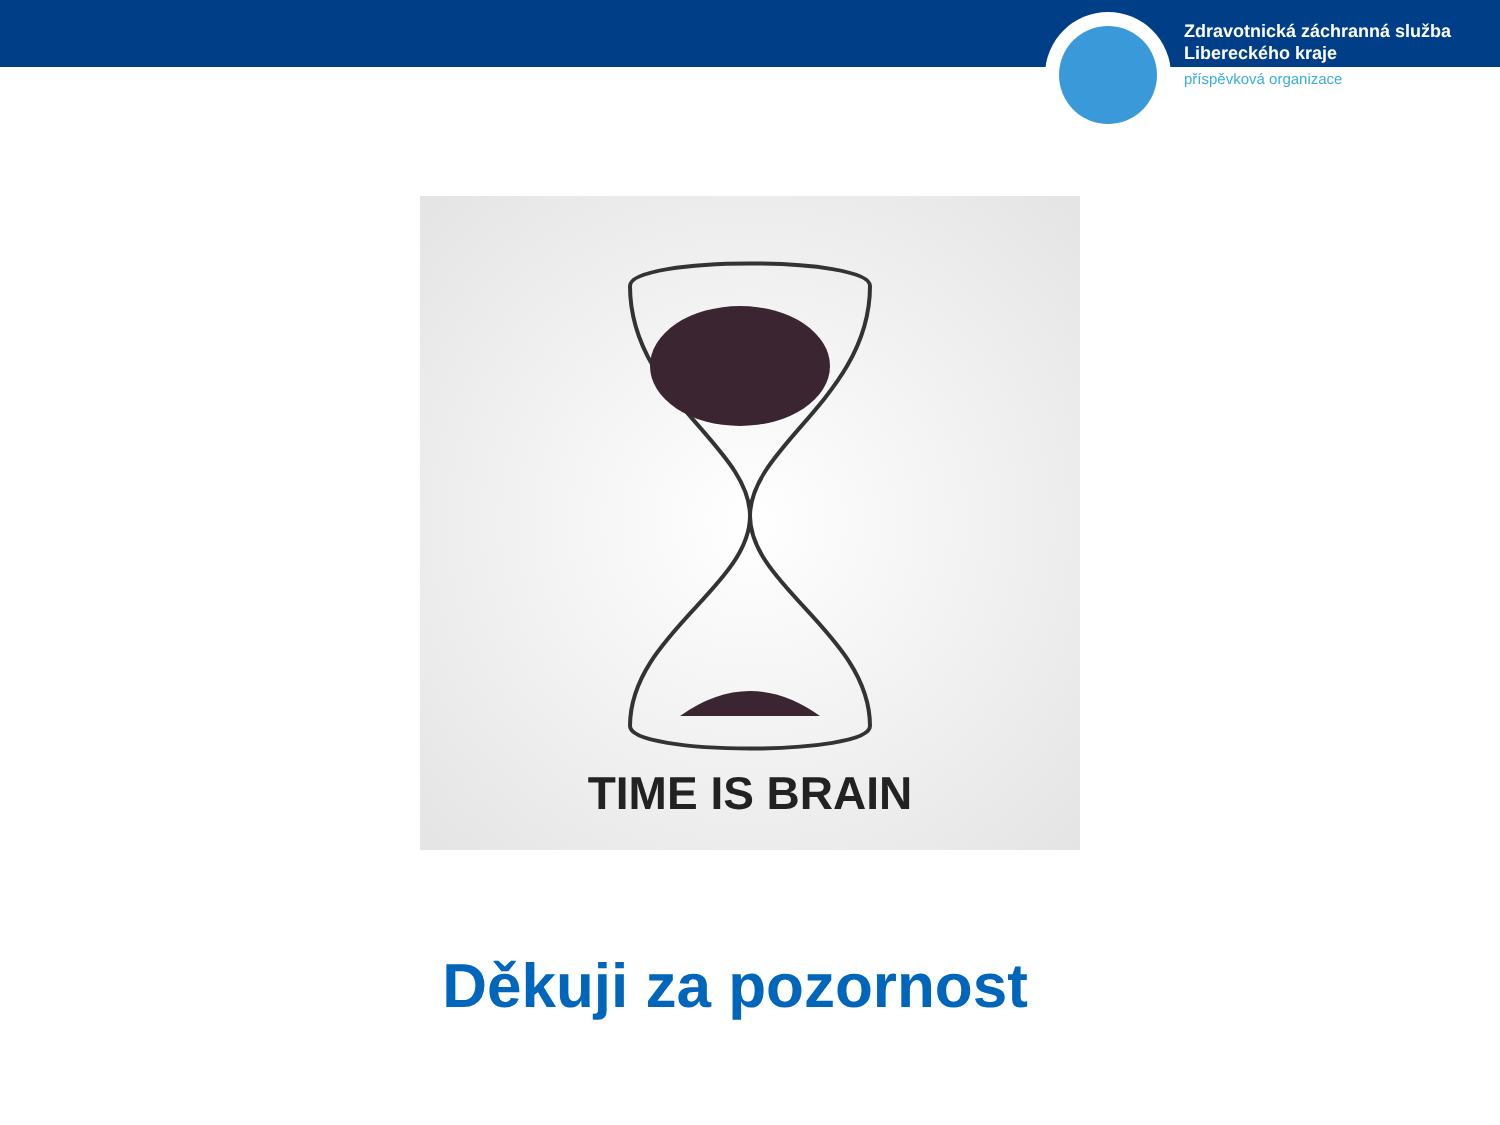Zdravotnická záchranná služba
Libereckého kraje
příspěvková organizace
TIME IS BRAIN
Děkuji za pozornost